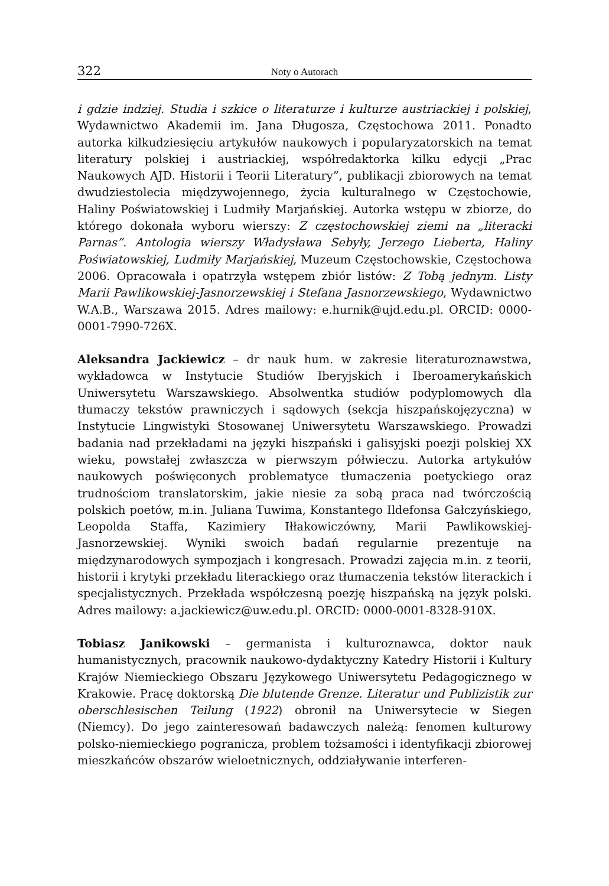322 Noty o Autorach
i gdzie indziej. Studia i szkice o literaturze i kulturze austriackiej i polskiej, Wydawnictwo Akademii im. Jana Długosza, Częstochowa 2011. Ponadto autorka kilkudziesięciu artykułów naukowych i popularyzatorskich na temat literatury polskiej i austriackiej, współredaktorka kilku edycji „Prac Naukowych AJD. Historii i Teorii Literatury”, publikacji zbiorowych na temat dwudziestolecia międzywojennego, życia kulturalnego w Częstochowie, Haliny Poświatowskiej i Ludmiły Marjańskiej. Autorka wstępu w zbiorze, do którego dokonała wyboru wierszy: Z częstochowskiej ziemi na „literacki Parnas”. Antologia wierszy Władysława Sebyły, Jerzego Lieberta, Haliny Poświatowskiej, Ludmiły Marjańskiej, Muzeum Częstochowskie, Częstochowa 2006. Opracowała i opatrzyła wstępem zbiór listów: Z Tobą jednym. Listy Marii Pawlikowskiej-Jasnorzewskiej i Stefana Jasnorzewskiego, Wydawnictwo W.A.B., Warszawa 2015. Adres mailowy: e.hurnik@ujd.edu.pl. ORCID: 0000-0001-7990-726X.
Aleksandra Jackiewicz – dr nauk hum. w zakresie literaturoznawstwa, wykładowca w Instytucie Studiów Iberyjskich i Iberoamerykańskich Uniwersytetu Warszawskiego. Absolwentka studiów podyplomowych dla tłumaczy tekstów prawniczych i sądowych (sekcja hiszpańskojęzyczna) w Instytucie Lingwistyki Stosowanej Uniwersytetu Warszawskiego. Prowadzi badania nad przekładami na języki hiszpański i galisyjski poezji polskiej XX wieku, powstałej zwłaszcza w pierwszym półwieczu. Autorka artykułów naukowych poświęconych problematyce tłumaczenia poetyckiego oraz trudnościom translatorskim, jakie niesie za sobą praca nad twórczością polskich poetów, m.in. Juliana Tuwima, Konstantego Ildefonsa Gałczyńskiego, Leopolda Staffa, Kazimiery Iłłakowiczówny, Marii Pawlikowskiej-Jasnorzewskiej. Wyniki swoich badań regularnie prezentuje na międzynarodowych sympozjach i kongresach. Prowadzi zajęcia m.in. z teorii, historii i krytyki przekładu literackiego oraz tłumaczenia tekstów literackich i specjalistycznych. Przekłada współczesną poezję hiszpańską na język polski. Adres mailowy: a.jackiewicz@uw.edu.pl. ORCID: 0000-0001-8328-910X.
Tobiasz Janikowski – germanista i kulturoznawca, doktor nauk humanistycznych, pracownik naukowo-dydaktyczny Katedry Historii i Kultury Krajów Niemieckiego Obszaru Językowego Uniwersytetu Pedagogicznego w Krakowie. Pracę doktorską Die blutende Grenze. Literatur und Publizistik zur oberschlesischen Teilung (1922) obronił na Uniwersytecie w Siegen (Niemcy). Do jego zainteresowań badawczych należą: fenomen kulturowy polsko-niemieckiego pogranicza, problem tożsamości i identyfikacji zbiorowej mieszkańców obszarów wieloetnicznych, oddziaływanie interferen-